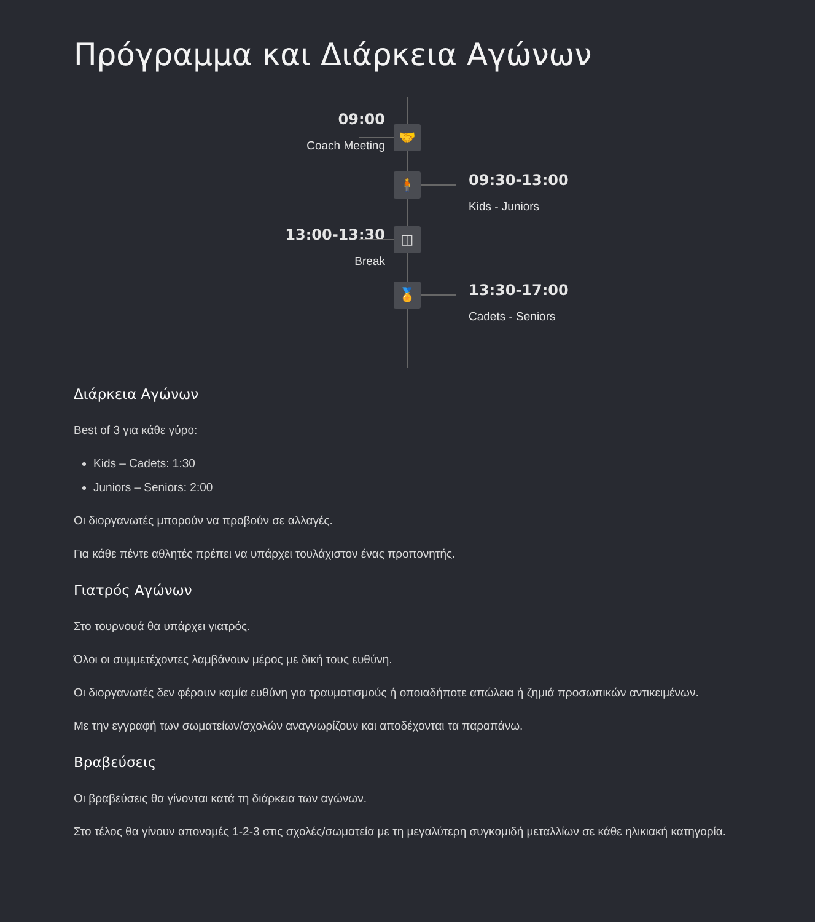Πρόγραμμα και Διάρκεια Αγώνων
09:00
Coach Meeting
🤝
🧍 09:30-13:00
Kids - Juniors
13:00-13:30
Break
◫
🏅 13:30-17:00
Cadets - Seniors
Διάρκεια Αγώνων
Best of 3 για κάθε γύρο:
Kids – Cadets: 1:30
Juniors – Seniors: 2:00
Οι διοργανωτές μπορούν να προβούν σε αλλαγές.
Για κάθε πέντε αθλητές πρέπει να υπάρχει τουλάχιστον ένας προπονητής.
Γιατρός Αγώνων
Στο τουρνουά θα υπάρχει γιατρός.
Όλοι οι συμμετέχοντες λαμβάνουν μέρος με δική τους ευθύνη.
Οι διοργανωτές δεν φέρουν καμία ευθύνη για τραυματισμούς ή οποιαδήποτε απώλεια ή ζημιά προσωπικών αντικειμένων.
Με την εγγραφή των σωματείων/σχολών αναγνωρίζουν και αποδέχονται τα παραπάνω.
Βραβεύσεις
Οι βραβεύσεις θα γίνονται κατά τη διάρκεια των αγώνων.
Στο τέλος θα γίνουν απονομές 1-2-3 στις σχολές/σωματεία με τη μεγαλύτερη συγκομιδή μεταλλίων σε κάθε ηλικιακή κατηγορία.